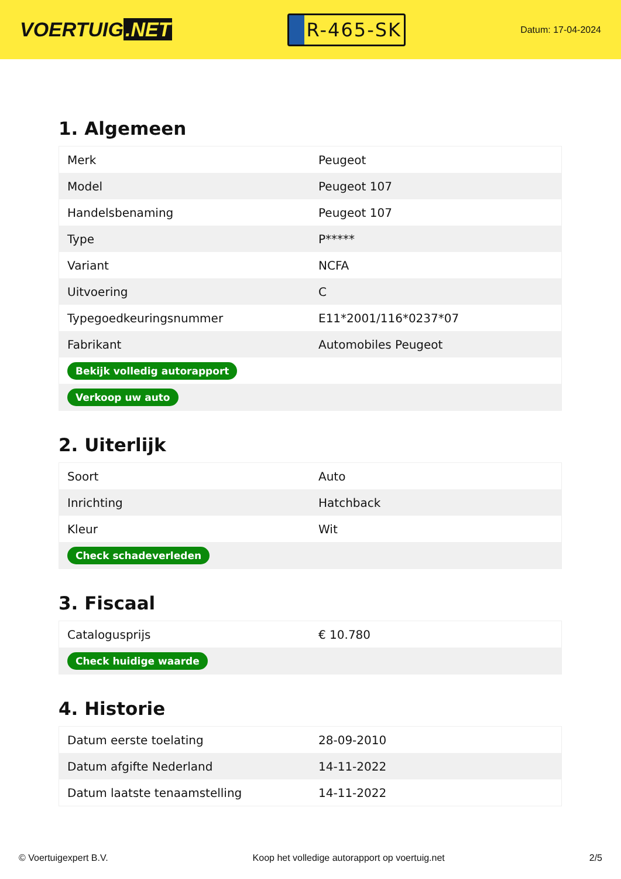VOERTUIG.NET
R-465-SK
Datum: 17-04-2024
1. Algemeen
| Merk | Peugeot |
| Model | Peugeot 107 |
| Handelsbenaming | Peugeot 107 |
| Type | P***** |
| Variant | NCFA |
| Uitvoering | C |
| Typegoedkeuringsnummer | E11*2001/116*0237*07 |
| Fabrikant | Automobiles Peugeot |
| Bekijk volledig autorapport | |
| Verkoop uw auto | |
2. Uiterlijk
| Soort | Auto |
| Inrichting | Hatchback |
| Kleur | Wit |
| Check schadeverleden | |
3. Fiscaal
| Catalogusprijs | € 10.780 |
| Check huidige waarde | |
4. Historie
| Datum eerste toelating | 28-09-2010 |
| Datum afgifte Nederland | 14-11-2022 |
| Datum laatste tenaamstelling | 14-11-2022 |
© Voertuigexpert B.V. Koop het volledige autorapport op voertuig.net 2/5